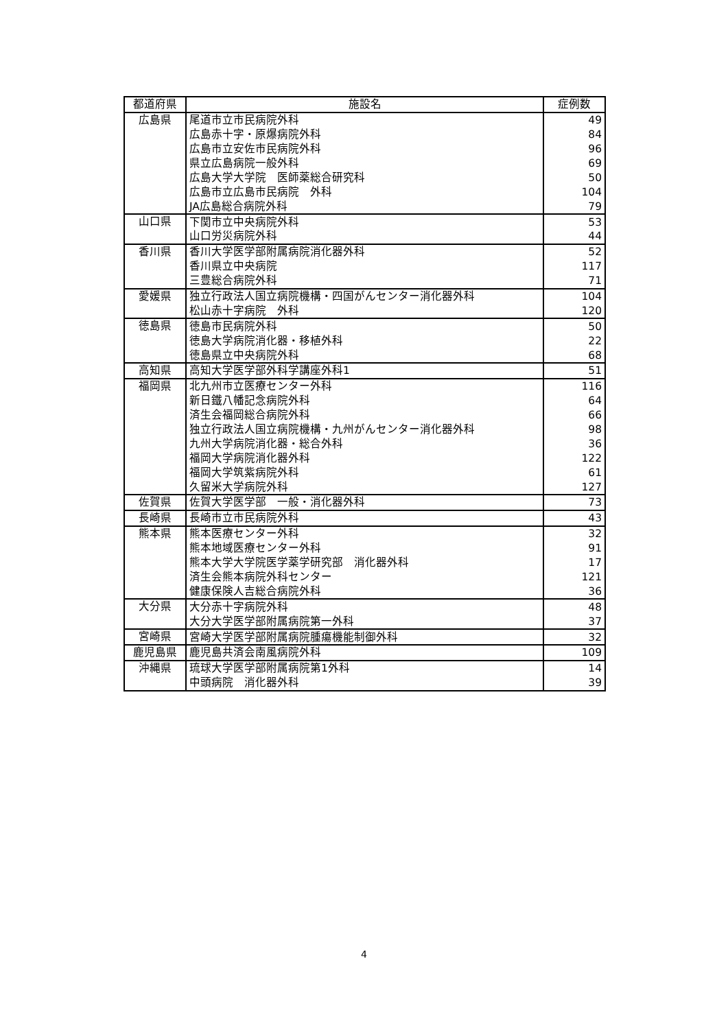| 都道府県 | 施設名 | 症例数 |
| --- | --- | --- |
| 広島県 | 尾道市立市民病院外科 | 49 |
| | 広島赤十字・原爆病院外科 | 84 |
| | 広島市立安佐市民病院外科 | 96 |
| | 県立広島病院一般外科 | 69 |
| | 広島大学大学院 医師薬総合研究科 | 50 |
| | 広島市立広島市民病院 外科 | 104 |
| | JA広島総合病院外科 | 79 |
| 山口県 | 下関市立中央病院外科 | 53 |
| | 山口労災病院外科 | 44 |
| 香川県 | 香川大学医学部附属病院消化器外科 | 52 |
| | 香川県立中央病院 | 117 |
| | 三豊総合病院外科 | 71 |
| 愛媛県 | 独立行政法人国立病院機構・四国がんセンター消化器外科 | 104 |
| | 松山赤十字病院 外科 | 120 |
| 徳島県 | 徳島市民病院外科 | 50 |
| | 徳島大学病院消化器・移植外科 | 22 |
| | 徳島県立中央病院外科 | 68 |
| 高知県 | 高知大学医学部外科学講座外科1 | 51 |
| 福岡県 | 北九州市立医療センター外科 | 116 |
| | 新日鐵八幡記念病院外科 | 64 |
| | 済生会福岡総合病院外科 | 66 |
| | 独立行政法人国立病院機構・九州がんセンター消化器外科 | 98 |
| | 九州大学病院消化器・総合外科 | 36 |
| | 福岡大学病院消化器外科 | 122 |
| | 福岡大学筑紫病院外科 | 61 |
| | 久留米大学病院外科 | 127 |
| 佐賀県 | 佐賀大学医学部 一般・消化器外科 | 73 |
| 長崎県 | 長崎市立市民病院外科 | 43 |
| 熊本県 | 熊本医療センター外科 | 32 |
| | 熊本地域医療センター外科 | 91 |
| | 熊本大学大学院医学薬学研究部 消化器外科 | 17 |
| | 済生会熊本病院外科センター | 121 |
| | 健康保険人吉総合病院外科 | 36 |
| 大分県 | 大分赤十字病院外科 | 48 |
| | 大分大学医学部附属病院第一外科 | 37 |
| 宮崎県 | 宮崎大学医学部附属病院腫瘍機能制御外科 | 32 |
| 鹿児島県 | 鹿児島共済会南風病院外科 | 109 |
| 沖縄県 | 琉球大学医学部附属病院第1外科 | 14 |
| | 中頭病院 消化器外科 | 39 |
4